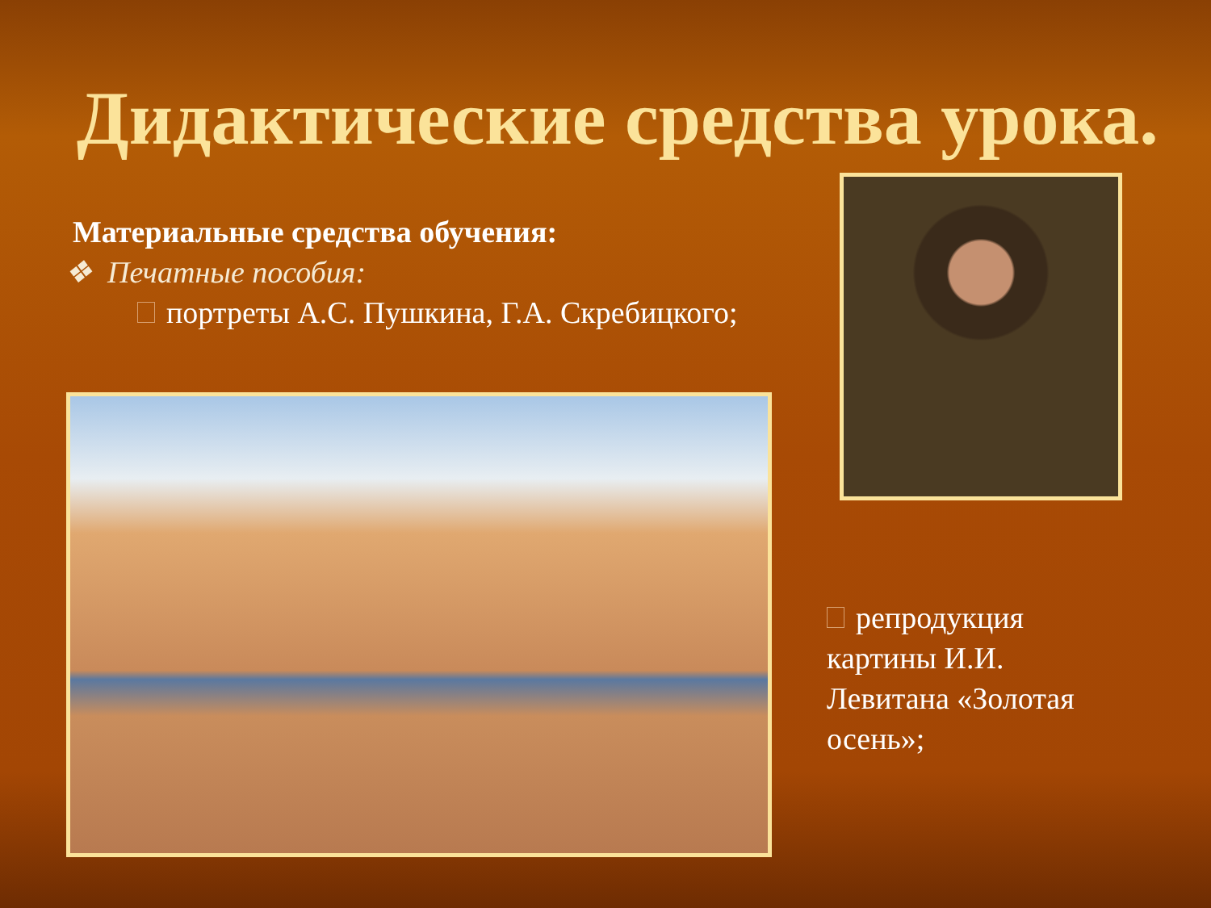Дидактические средства урока.
Материальные средства обучения:
❖ Печатные пособия:
портреты А.С. Пушкина, Г.А. Скребицкого;
репродукция картины И.И. Левитана «Золотая осень»;